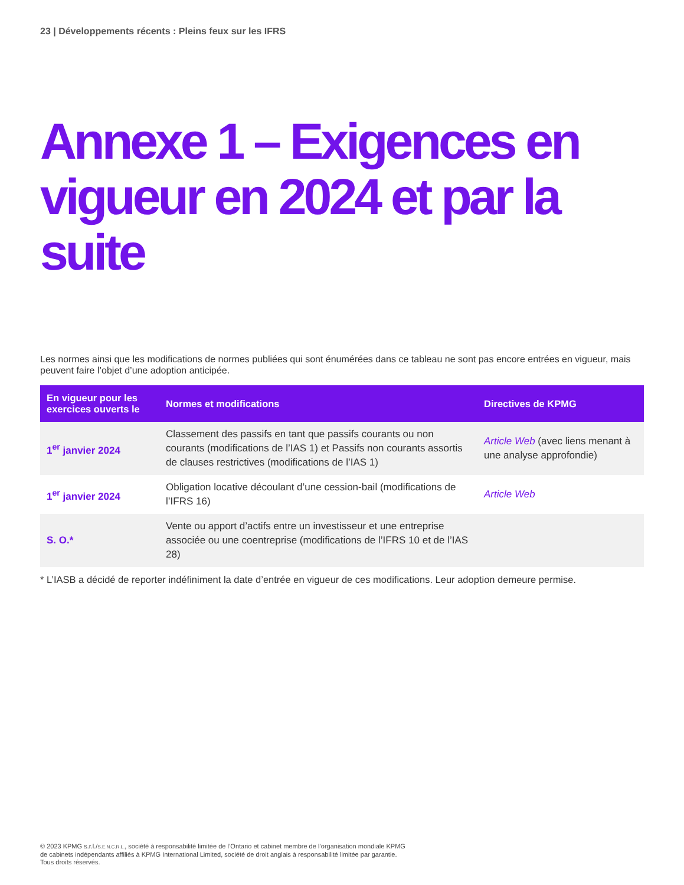23 | Développements récents : Pleins feux sur les IFRS
Annexe 1 – Exigences en vigueur en 2024 et par la suite
Les normes ainsi que les modifications de normes publiées qui sont énumérées dans ce tableau ne sont pas encore entrées en vigueur, mais peuvent faire l’objet d’une adoption anticipée.
| En vigueur pour les exercices ouverts le | Normes et modifications | Directives de KPMG |
| --- | --- | --- |
| 1<sup>er</sup> janvier 2024 | Classement des passifs en tant que passifs courants ou non courants (modifications de l’IAS 1) et Passifs non courants assortis de clauses restrictives (modifications de l’IAS 1) | Article Web (avec liens menant à une analyse approfondie) |
| 1<sup>er</sup> janvier 2024 | Obligation locative découlant d’une cession-bail (modifications de l’IFRS 16) | Article Web |
| S. O.* | Vente ou apport d’actifs entre un investisseur et une entreprise associée ou une coentreprise (modifications de l’IFRS 10 et de l’IAS 28) | |
* L’IASB a décidé de reporter indéfiniment la date d’entrée en vigueur de ces modifications. Leur adoption demeure permise.
© 2023 KPMG s.r.l./S.E.N.C.R.L., société à responsabilité limitée de l’Ontario et cabinet membre de l’organisation mondiale KPMG de cabinets indépendants affiliés à KPMG International Limited, société de droit anglais à responsabilité limitée par garantie. Tous droits réservés.